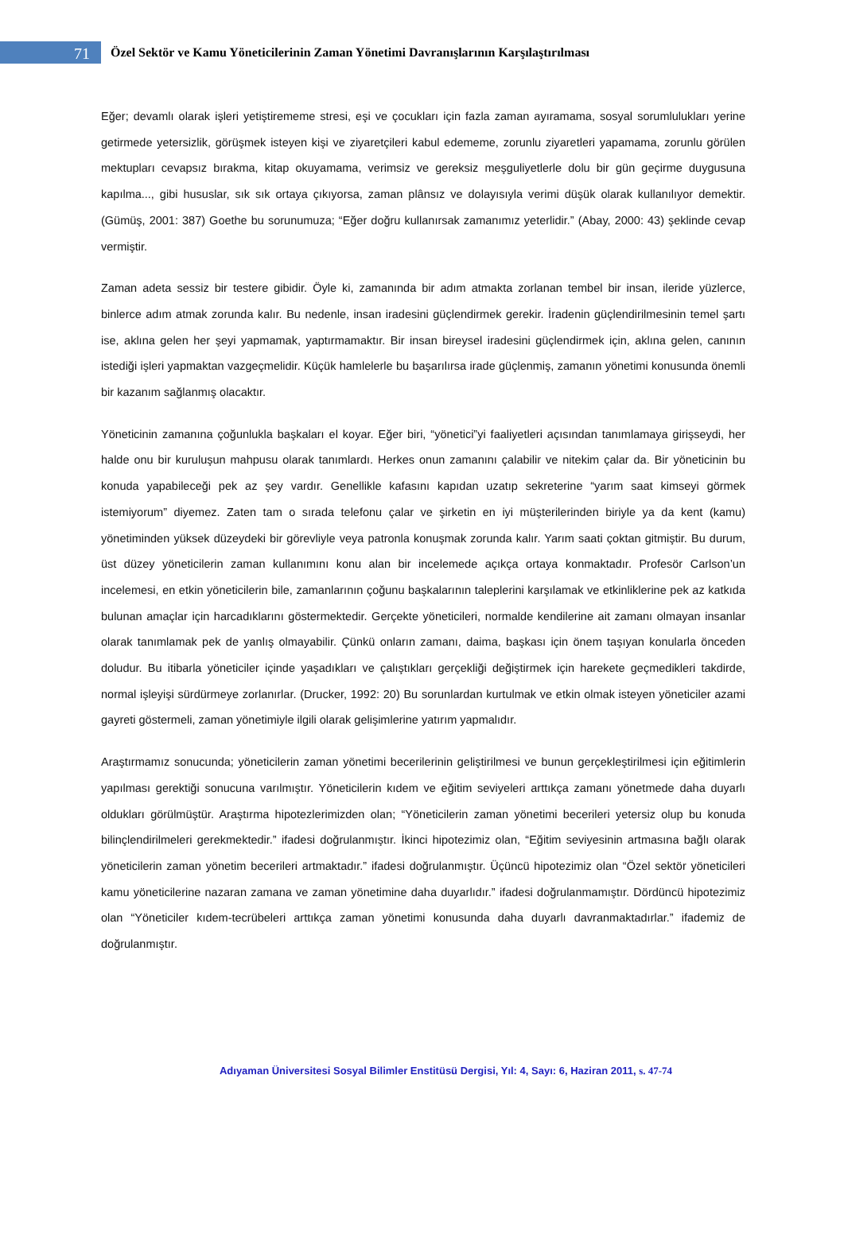71
Özel Sektör ve Kamu Yöneticilerinin Zaman Yönetimi Davranışlarının Karşılaştırılması
Eğer; devamlı olarak işleri yetiştirememe stresi, eşi ve çocukları için fazla zaman ayıramama, sosyal sorumlulukları yerine getirmede yetersizlik, görüşmek isteyen kişi ve ziyaretçileri kabul edememe, zorunlu ziyaretleri yapamama, zorunlu görülen mektupları cevapsız bırakma, kitap okuyamama, verimsiz ve gereksiz meşguliyetlerle dolu bir gün geçirme duygusuna kapılma..., gibi hususlar, sık sık ortaya çıkıyorsa, zaman plânsız ve dolayısıyla verimi düşük olarak kullanılıyor demektir. (Gümüş, 2001: 387) Goethe bu sorunumuza; “Eğer doğru kullanırsak zamanımız yeterlidir.” (Abay, 2000: 43) şeklinde cevap vermiştir.
Zaman adeta sessiz bir testere gibidir. Öyle ki, zamanında bir adım atmakta zorlanan tembel bir insan, ileride yüzlerce, binlerce adım atmak zorunda kalır. Bu nedenle, insan iradesini güçlendirmek gerekir. İradenin güçlendirilmesinin temel şartı ise, aklına gelen her şeyi yapmamak, yaptırmamaktır. Bir insan bireysel iradesini güçlendirmek için, aklına gelen, canının istediği işleri yapmaktan vazgeçmelidir. Küçük hamlelerle bu başarılırsa irade güçlenmiş, zamanın yönetimi konusunda önemli bir kazanım sağlanmış olacaktır.
Yöneticinin zamanına çoğunlukla başkaları el koyar. Eğer biri, “yönetici”yi faaliyetleri açısından tanımlamaya girişseydi, her halde onu bir kuruluşun mahpusu olarak tanımlardı. Herkes onun zamanını çalabilir ve nitekim çalar da. Bir yöneticinin bu konuda yapabileceği pek az şey vardır. Genellikle kafasını kapıdan uzatıp sekreterine “yarım saat kimseyi görmek istemiyorum” diyemez. Zaten tam o sırada telefonu çalar ve şirketin en iyi müşterilerinden biriyle ya da kent (kamu) yönetiminden yüksek düzeydeki bir görevliyle veya patronla konuşmak zorunda kalır. Yarım saati çoktan gitmiştir. Bu durum, üst düzey yöneticilerin zaman kullanımını konu alan bir incelemede açıkça ortaya konmaktadır. Profesör Carlson’un incelemesi, en etkin yöneticilerin bile, zamanlarının çoğunu başkalarının taleplerini karşılamak ve etkinliklerine pek az katkıda bulunan amaçlar için harcadıklarını göstermektedir. Gerçekte yöneticileri, normalde kendilerine ait zamanı olmayan insanlar olarak tanımlamak pek de yanlış olmayabilir. Çünkü onların zamanı, daima, başkası için önem taşıyan konularla önceden doludur. Bu itibarla yöneticiler içinde yaşadıkları ve çalıştıkları gerçekliği değiştirmek için harekete geçmedikleri takdirde, normal işleyişi sürdürmeye zorlanırlar. (Drucker, 1992: 20) Bu sorunlardan kurtulmak ve etkin olmak isteyen yöneticiler azami gayreti göstermeli, zaman yönetimiyle ilgili olarak gelişimlerine yatırım yapmalıdır.
Araştırmamız sonucunda; yöneticilerin zaman yönetimi becerilerinin geliştirilmesi ve bunun gerçekleştirilmesi için eğitimlerin yapılması gerektiği sonucuna varılmıştır. Yöneticilerin kıdem ve eğitim seviyeleri arttıkça zamanı yönetmede daha duyarlı oldukları görülmüştür. Araştırma hipotezlerimizden olan; “Yöneticilerin zaman yönetimi becerileri yetersiz olup bu konuda bilinçlendirilmeleri gerekmektedir.” ifadesi doğrulanmıştır. İkinci hipotezimiz olan, “Eğitim seviyesinin artmasına bağlı olarak yöneticilerin zaman yönetim becerileri artmaktadır.” ifadesi doğrulanmıştır. Üçüncü hipotezimiz olan “Özel sektör yöneticileri kamu yöneticilerine nazaran zamana ve zaman yönetimine daha duyarlıdır.” ifadesi doğrulanmamıştır. Dördüncü hipotezimiz olan “Yöneticiler kıdem-tecrübeleri arttıkça zaman yönetimi konusunda daha duyarlı davranmaktadırlar.” ifademiz de doğrulanmıştır.
Adıyaman Üniversitesi Sosyal Bilimler Enstitüsü Dergisi, Yıl: 4, Sayı: 6, Haziran 2011, s. 47-74